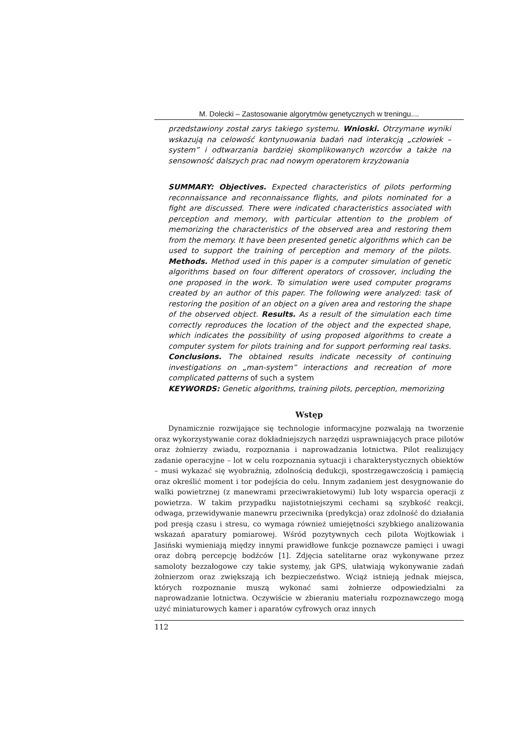M. Dolecki – Zastosowanie algorytmów genetycznych w treningu....
przedstawiony został zarys takiego systemu. Wnioski. Otrzymane wyniki wskazują na celowość kontynuowania badań nad interakcją „człowiek – system” i odtwarzania bardziej skomplikowanych wzorców a także na sensowność dalszych prac nad nowym operatorem krzyżowania
SUMMARY: Objectives. Expected characteristics of pilots performing reconnaissance and reconnaissance flights, and pilots nominated for a fight are discussed. There were indicated characteristics associated with perception and memory, with particular attention to the problem of memorizing the characteristics of the observed area and restoring them from the memory. It have been presented genetic algorithms which can be used to support the training of perception and memory of the pilots. Methods. Method used in this paper is a computer simulation of genetic algorithms based on four different operators of crossover, including the one proposed in the work. To simulation were used computer programs created by an author of this paper. The following were analyzed: task of restoring the position of an object on a given area and restoring the shape of the observed object. Results. As a result of the simulation each time correctly reproduces the location of the object and the expected shape, which indicates the possibility of using proposed algorithms to create a computer system for pilots training and for support performing real tasks. Conclusions. The obtained results indicate necessity of continuing investigations on „man-system” interactions and recreation of more complicated patterns of such a system
KEYWORDS: Genetic algorithms, training pilots, perception, memorizing
Wstęp
Dynamicznie rozwijające się technologie informacyjne pozwalają na tworzenie oraz wykorzystywanie coraz dokładniejszych narzędzi usprawniających prace pilotów oraz żołnierzy zwiadu, rozpoznania i naprowadzania lotnictwa. Pilot realizujący zadanie operacyjne – lot w celu rozpoznania sytuacji i charakterystycznych obiektów – musi wykazać się wyobraźnią, zdolnością dedukcji, spostrzegawczością i pamięcią oraz określić moment i tor podejścia do celu. Innym zadaniem jest desygnowanie do walki powietrznej (z manewrami przeciwrakietowymi) lub loty wsparcia operacji z powietrza. W takim przypadku najistotniejszymi cechami są szybkość reakcji, odwaga, przewidywanie manewru przeciwnika (predykcja) oraz zdolność do działania pod presją czasu i stresu, co wymaga również umiejętności szybkiego analizowania wskazań aparatury pomiarowej. Wśród pozytywnych cech pilota Wojtkowiak i Jasiński wymieniają między innymi prawidłowe funkcje poznawcze pamięci i uwagi oraz dobrą percepcję bodźców [1]. Zdjęcia satelitarne oraz wykonywane przez samoloty bezzałogowe czy takie systemy, jak GPS, ułatwiają wykonywanie zadań żołnierzom oraz zwiększają ich bezpieczeństwo. Wciąż istnieją jednak miejsca, których rozpoznanie muszą wykonać sami żołnierze odpowiedzialni za naprowadzanie lotnictwa. Oczywiście w zbieraniu materiału rozpoznawczego mogą użyć miniaturowych kamer i aparatów cyfrowych oraz innych
112